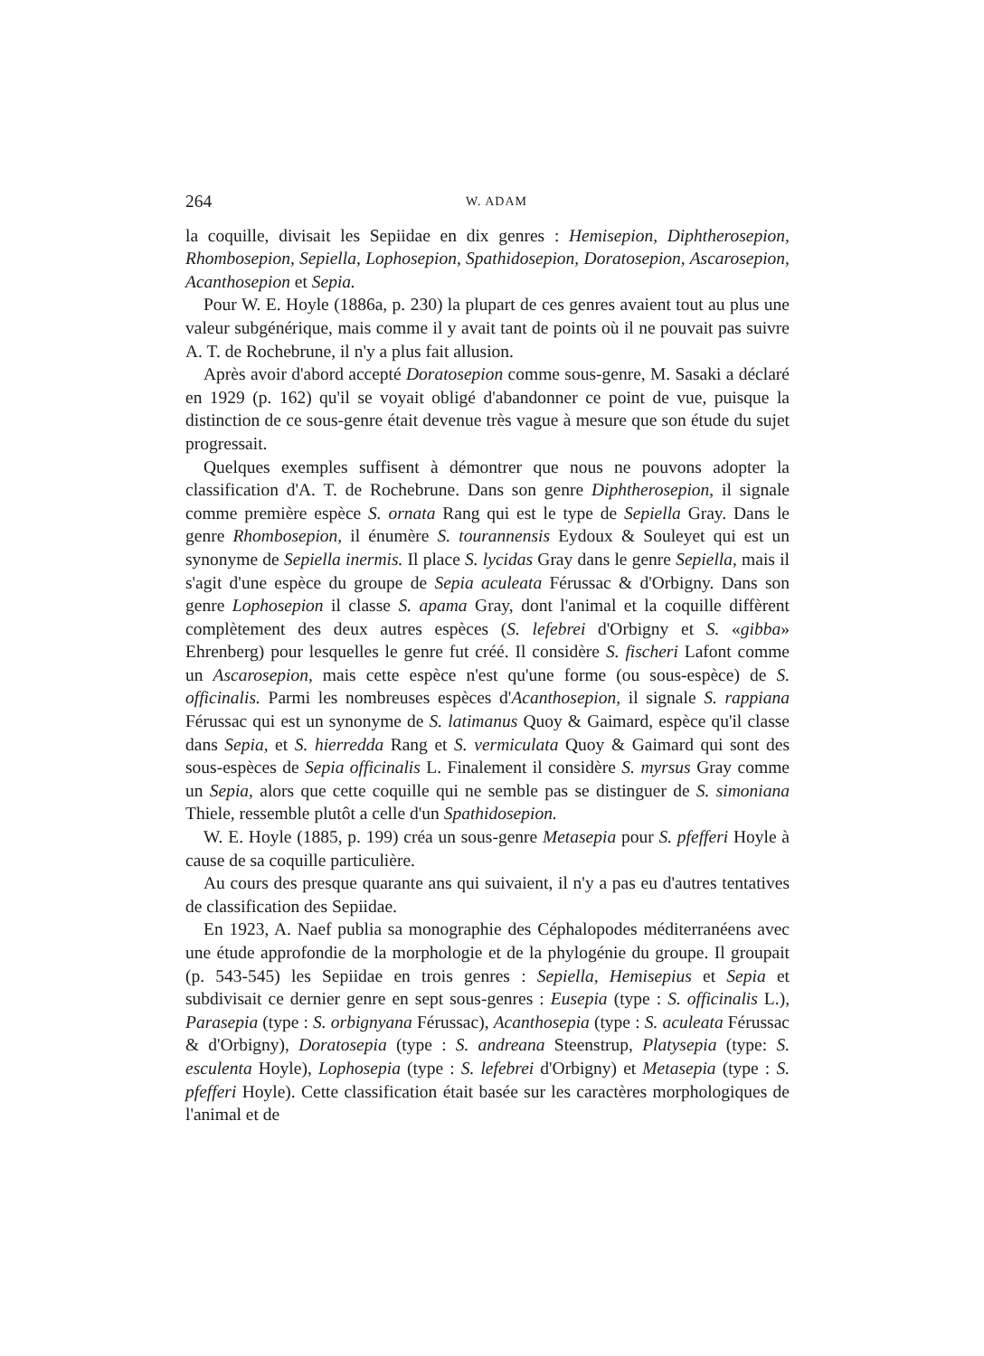264 W. ADAM
la coquille, divisait les Sepiidae en dix genres : Hemisepion, Diphtherosepion, Rhombosepion, Sepiella, Lophosepion, Spathidosepion, Doratosepion, Ascarosepion, Acanthosepion et Sepia.
Pour W. E. Hoyle (1886a, p. 230) la plupart de ces genres avaient tout au plus une valeur subgénérique, mais comme il y avait tant de points où il ne pouvait pas suivre A. T. de Rochebrune, il n'y a plus fait allusion.
Après avoir d'abord accepté Doratosepion comme sous-genre, M. Sasaki a déclaré en 1929 (p. 162) qu'il se voyait obligé d'abandonner ce point de vue, puisque la distinction de ce sous-genre était devenue très vague à mesure que son étude du sujet progressait.
Quelques exemples suffisent à démontrer que nous ne pouvons adopter la classification d'A. T. de Rochebrune. Dans son genre Diphtherosepion, il signale comme première espèce S. ornata Rang qui est le type de Sepiella Gray. Dans le genre Rhombosepion, il énumère S. tourannensis Eydoux & Souleyet qui est un synonyme de Sepiella inermis. Il place S. lycidas Gray dans le genre Sepiella, mais il s'agit d'une espèce du groupe de Sepia aculeata Férussac & d'Orbigny. Dans son genre Lophosepion il classe S. apama Gray, dont l'animal et la coquille diffèrent complètement des deux autres espèces (S. lefebrei d'Orbigny et S. «gibba» Ehrenberg) pour lesquelles le genre fut créé. Il considère S. fischeri Lafont comme un Ascarosepion, mais cette espèce n'est qu'une forme (ou sous-espèce) de S. officinalis. Parmi les nombreuses espèces d'Acanthosepion, il signale S. rappiana Férussac qui est un synonyme de S. latimanus Quoy & Gaimard, espèce qu'il classe dans Sepia, et S. hierredda Rang et S. vermiculata Quoy & Gaimard qui sont des sous-espèces de Sepia officinalis L. Finalement il considère S. myrsus Gray comme un Sepia, alors que cette coquille qui ne semble pas se distinguer de S. simoniana Thiele, ressemble plutôt a celle d'un Spathidosepion.
W. E. Hoyle (1885, p. 199) créa un sous-genre Metasepia pour S. pfefferi Hoyle à cause de sa coquille particulière.
Au cours des presque quarante ans qui suivaient, il n'y a pas eu d'autres tentatives de classification des Sepiidae.
En 1923, A. Naef publia sa monographie des Céphalopodes méditerranéens avec une étude approfondie de la morphologie et de la phylogénie du groupe. Il groupait (p. 543-545) les Sepiidae en trois genres : Sepiella, Hemisepius et Sepia et subdivisait ce dernier genre en sept sous-genres : Eusepia (type : S. officinalis L.), Parasepia (type : S. orbignyana Férussac), Acanthosepia (type : S. aculeata Férussac & d'Orbigny), Doratosepia (type : S. andreana Steenstrup, Platysepia (type: S. esculenta Hoyle), Lophosepia (type : S. lefebrei d'Orbigny) et Metasepia (type : S. pfefferi Hoyle). Cette classification était basée sur les caractères morphologiques de l'animal et de